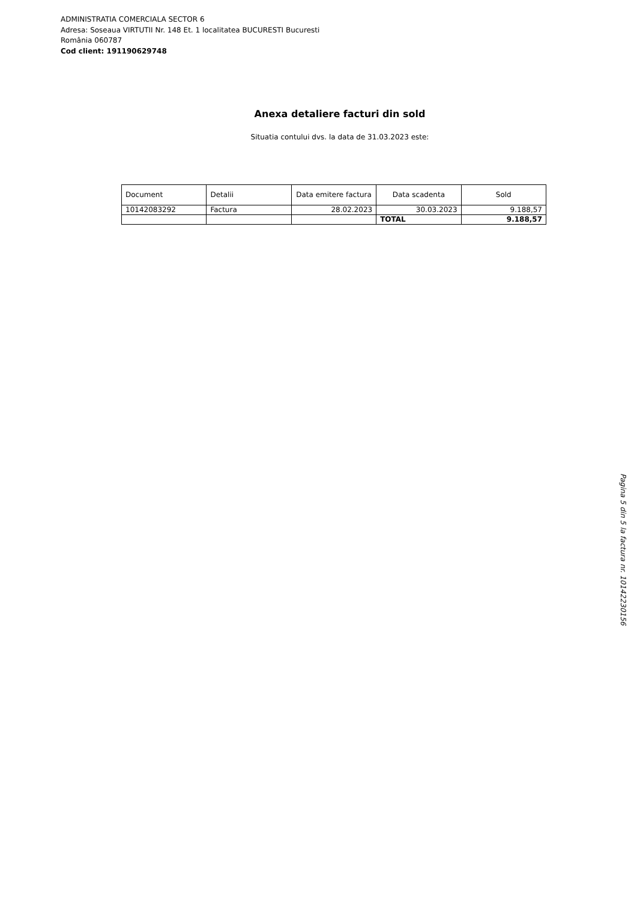ADMINISTRATIA COMERCIALA SECTOR 6
Adresa: Soseaua VIRTUTII Nr. 148 Et. 1 localitatea BUCURESTI Bucuresti
România 060787
Cod client: 191190629748
Anexa detaliere facturi din sold
Situatia contului dvs. la data de 31.03.2023 este:
| Document | Detalii | Data emitere factura | Data scadenta | Sold |
| --- | --- | --- | --- | --- |
| 10142083292 | Factura | 28.02.2023 | 30.03.2023 | 9.188,57 |
| | | | TOTAL | 9.188,57 |
Pagina 5 din 5 la factura nr. 10142230156